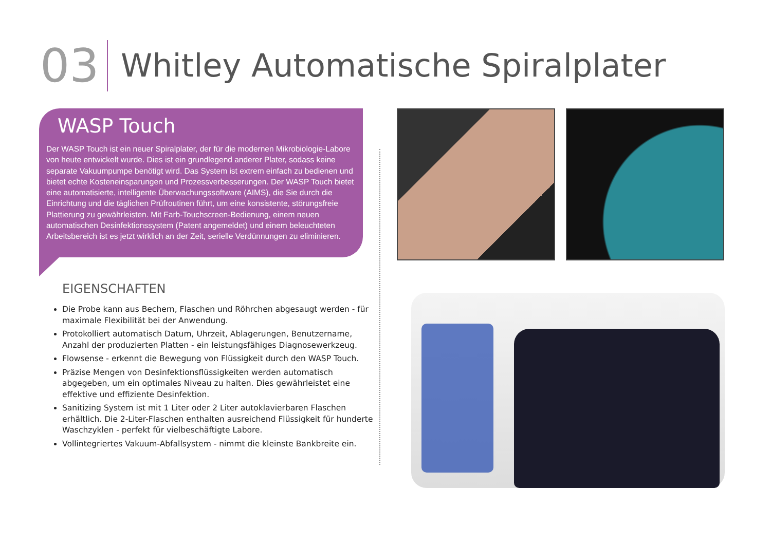03
Whitley Automatische Spiralplater
WASP Touch
Der WASP Touch ist ein neuer Spiralplater, der für die modernen Mikrobiologie-Labore von heute entwickelt wurde. Dies ist ein grundlegend anderer Plater, sodass keine separate Vakuumpumpe benötigt wird. Das System ist extrem einfach zu bedienen und bietet echte Kosteneinsparungen und Prozessverbesserungen. Der WASP Touch bietet eine automatisierte, intelligente Überwachungssoftware (AIMS), die Sie durch die Einrichtung und die täglichen Prüfroutinen führt, um eine konsistente, störungsfreie Plattierung zu gewährleisten. Mit Farb-Touchscreen-Bedienung, einem neuen automatischen Desinfektionssystem (Patent angemeldet) und einem beleuchteten Arbeitsbereich ist es jetzt wirklich an der Zeit, serielle Verdünnungen zu eliminieren.
EIGENSCHAFTEN
Die Probe kann aus Bechern, Flaschen und Röhrchen abgesaugt werden - für maximale Flexibilität bei der Anwendung.
Protokolliert automatisch Datum, Uhrzeit, Ablagerungen, Benutzername, Anzahl der produzierten Platten - ein leistungsfähiges Diagnosewerkzeug.
Flowsense - erkennt die Bewegung von Flüssigkeit durch den WASP Touch.
Präzise Mengen von Desinfektionsflüssigkeiten werden automatisch abgegeben, um ein optimales Niveau zu halten. Dies gewährleistet eine effektive und effiziente Desinfektion.
Sanitizing System ist mit 1 Liter oder 2 Liter autoklavierbaren Flaschen erhältlich. Die 2-Liter-Flaschen enthalten ausreichend Flüssigkeit für hunderte Waschzyklen - perfekt für vielbeschäftigte Labore.
Vollintegriertes Vakuum-Abfallsystem - nimmt die kleinste Bankbreite ein.